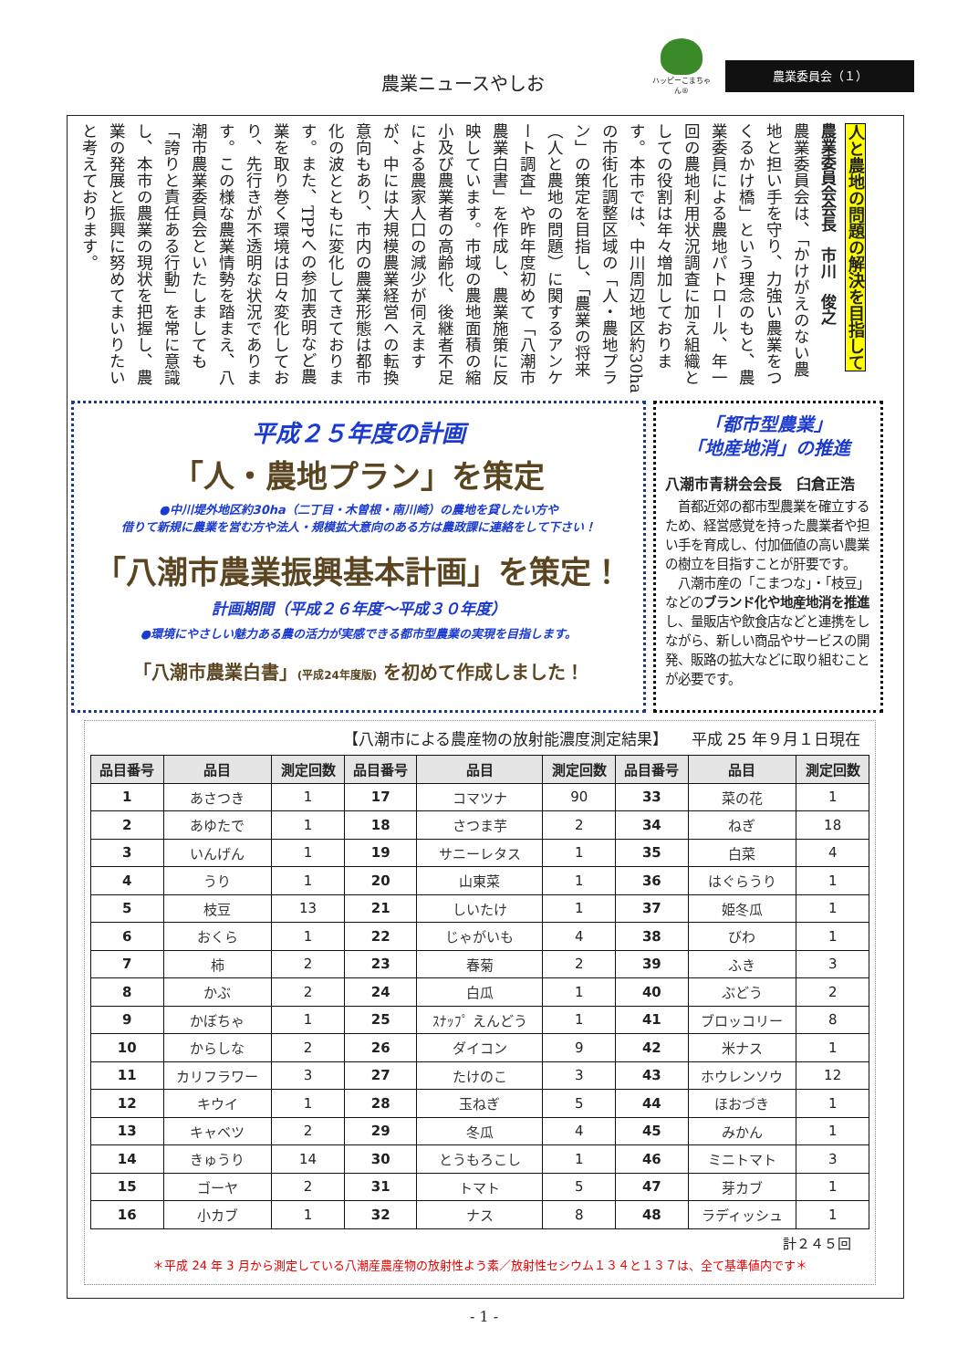農業ニュースやしお
ハッピーこまちゃん®
農業委員会（１）
人と農地の問題の解決を目指して
農業委員会会長　市川　俊之
農業委員会は、「かけがえのない農地と担い手を守り、力強い農業をつくるかけ橋」という理念のもと、農業委員による農地パトロール、年一回の農地利用状況調査に加え組織としての役割は年々増加しております。本市では、中川周辺地区約30haの市街化調整区域の「人・農地プラン」の策定を目指し、「農業の将来（人と農地の問題）に関するアンケート調査」や昨年度初めて「八潮市農業白書」を作成し、農業施策に反映しています。市域の農地面積の縮小及び農業者の高齢化、後継者不足による農家人口の減少が伺えますが、中には大規模農業経営への転換意向もあり、市内の農業形態は都市化の波とともに変化してきております。また、TPPへの参加表明など農業を取り巻く環境は日々変化しており、先行きが不透明な状況であります。この様な農業情勢を踏まえ、八潮市農業委員会といたしましても「誇りと責任ある行動」を常に意識し、本市の農業の現状を把握し、農業の発展と振興に努めてまいりたいと考えております。
平成２５年度の計画
「人・農地プラン」を策定
●中川堤外地区約30ha（二丁目・木曽根・南川崎）の農地を貸したい方や
借りて新規に農業を営む方や法人・規模拡大意向のある方は農政課に連絡をして下さい！
「八潮市農業振興基本計画」を策定！
計画期間（平成２６年度～平成３０年度）
●環境にやさしい魅力ある農の活力が実感できる都市型農業の実現を目指します。
「八潮市農業白書」(平成24年度版) を初めて作成しました！
「都市型農業」
「地産地消」の推進
八潮市青耕会会長　臼倉正浩
　首都近郊の都市型農業を確立するため、経営感覚を持った農業者や担い手を育成し、付加価値の高い農業の樹立を目指すことが肝要です。
　八潮市産の「こまつな」・「枝豆」などのブランド化や地産地消を推進し、量販店や飲食店などと連携をしながら、新しい商品やサービスの開発、販路の拡大などに取り組むことが必要です。
【八潮市による農産物の放射能濃度測定結果】　　平成 25 年９月１日現在
| 品目番号 | 品目 | 測定回数 | 品目番号 | 品目 | 測定回数 | 品目番号 | 品目 | 測定回数 |
| --- | --- | --- | --- | --- | --- | --- | --- | --- |
| 1 | あさつき | 1 | 17 | コマツナ | 90 | 33 | 菜の花 | 1 |
| 2 | あゆたで | 1 | 18 | さつま芋 | 2 | 34 | ねぎ | 18 |
| 3 | いんげん | 1 | 19 | サニーレタス | 1 | 35 | 白菜 | 4 |
| 4 | うり | 1 | 20 | 山東菜 | 1 | 36 | はぐらうり | 1 |
| 5 | 枝豆 | 13 | 21 | しいたけ | 1 | 37 | 姫冬瓜 | 1 |
| 6 | おくら | 1 | 22 | じゃがいも | 4 | 38 | びわ | 1 |
| 7 | 柿 | 2 | 23 | 春菊 | 2 | 39 | ふき | 3 |
| 8 | かぶ | 2 | 24 | 白瓜 | 1 | 40 | ぶどう | 2 |
| 9 | かぼちゃ | 1 | 25 | ｽﾅｯﾌﾟ えんどう | 1 | 41 | ブロッコリー | 8 |
| 10 | からしな | 2 | 26 | ダイコン | 9 | 42 | 米ナス | 1 |
| 11 | カリフラワー | 3 | 27 | たけのこ | 3 | 43 | ホウレンソウ | 12 |
| 12 | キウイ | 1 | 28 | 玉ねぎ | 5 | 44 | ほおづき | 1 |
| 13 | キャベツ | 2 | 29 | 冬瓜 | 4 | 45 | みかん | 1 |
| 14 | きゅうり | 14 | 30 | とうもろこし | 1 | 46 | ミニトマト | 3 |
| 15 | ゴーヤ | 2 | 31 | トマト | 5 | 47 | 芽カブ | 1 |
| 16 | 小カブ | 1 | 32 | ナス | 8 | 48 | ラディッシュ | 1 |
計２４５回
＊平成 24 年 3 月から測定している八潮産農産物の放射性よう素／放射性セシウム１３４と１３７は、全て基準値内です＊
- 1 -